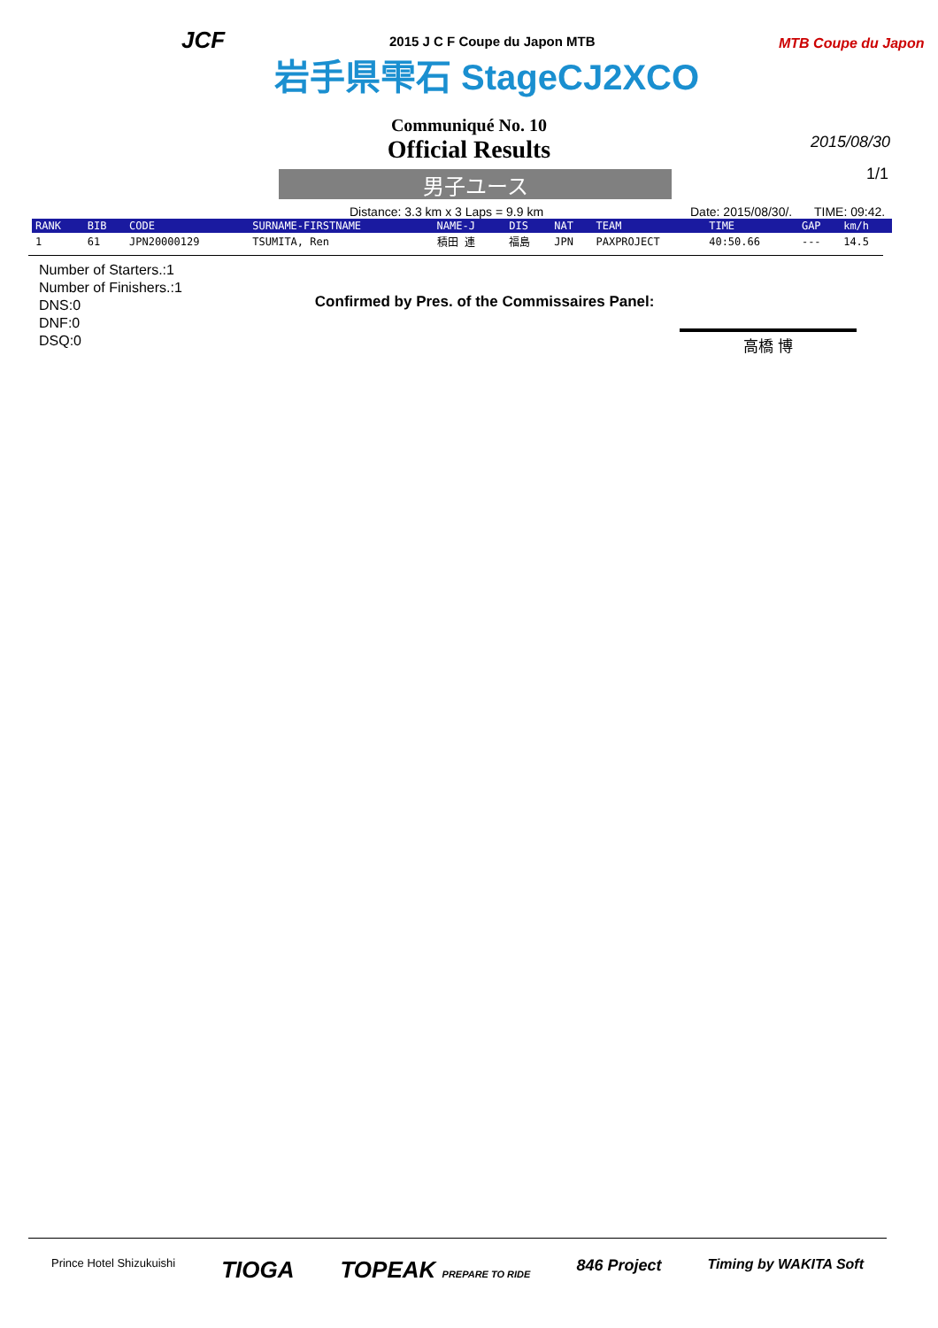JCF
2015 J C F Coupe du Japon MTB
岩手県雫石 StageCJ2XCO
MTB Coupe du Japon
Communiqué No. 10
Official Results
2015/08/30
1/1
男子ユース
Distance: 3.3 km x 3 Laps = 9.9 km Date: 2015/08/30/. TIME: 09:42.
| RANK | BIB | CODE | SURNAME-FIRSTNAME | NAME-J | DIS | NAT | TEAM | TIME | GAP | km/h |
| --- | --- | --- | --- | --- | --- | --- | --- | --- | --- | --- |
| 1 | 61 | JPN20000129 | TSUMITA, Ren | 積田 連 | 福島 | JPN | PAXPROJECT | 40:50.66 | --- | 14.5 |
Number of Starters.:1
Number of Finishers.:1
DNS:0
DNF:0
DSQ:0
Confirmed by Pres. of the Commissaires Panel:
高橋 博
Prince Hotel Shizukuishi TIOGA TOPEAK PREPARE TO RIDE 846 Project Timing by WAKITA Soft